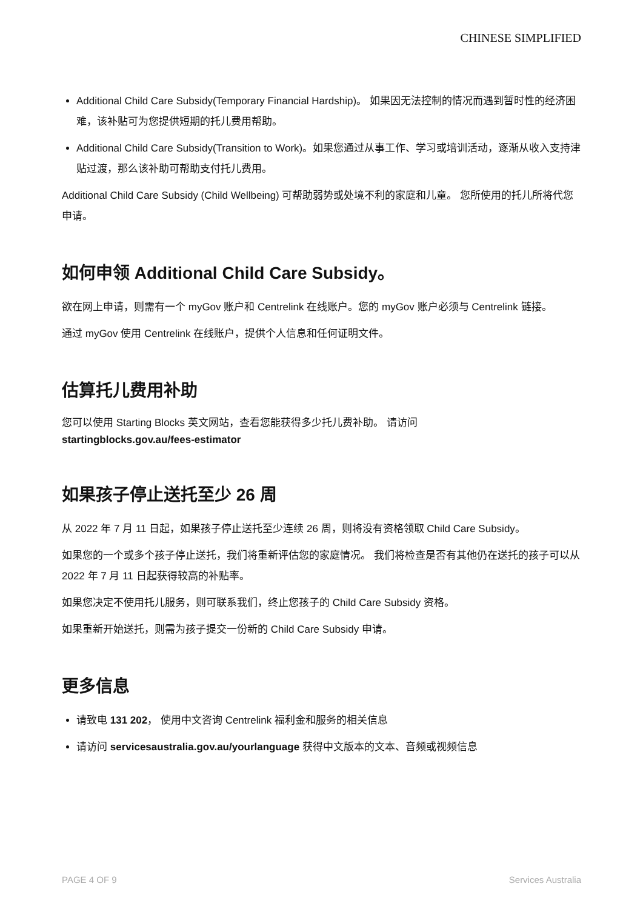CHINESE SIMPLIFIED
Additional Child Care Subsidy(Temporary Financial Hardship)。 如果因无法控制的情况而遇到暂时性的经济困难，该补贴可为您提供短期的托儿费用帮助。
Additional Child Care Subsidy(Transition to Work)。如果您通过从事工作、学习或培训活动，逐渐从收入支持津贴过渡，那么该补助可帮助支付托儿费用。
Additional Child Care Subsidy (Child Wellbeing) 可帮助弱势或处境不利的家庭和儿童。 您所使用的托儿所将代您申请。
如何申领 Additional Child Care Subsidy。
欲在网上申请，则需有一个 myGov 账户和 Centrelink 在线账户。您的 myGov 账户必须与 Centrelink 链接。
通过 myGov 使用 Centrelink 在线账户，提供个人信息和任何证明文件。
估算托儿费用补助
您可以使用 Starting Blocks 英文网站，查看您能获得多少托儿费补助。 请访问
startingblocks.gov.au/fees-estimator
如果孩子停止送托至少 26 周
从 2022 年 7 月 11 日起，如果孩子停止送托至少连续 26 周，则将没有资格领取 Child Care Subsidy。
如果您的一个或多个孩子停止送托，我们将重新评估您的家庭情况。 我们将检查是否有其他仍在送托的孩子可以从 2022 年 7 月 11 日起获得较高的补贴率。
如果您决定不使用托儿服务，则可联系我们，终止您孩子的 Child Care Subsidy 资格。
如果重新开始送托，则需为孩子提交一份新的 Child Care Subsidy 申请。
更多信息
请致电 131 202， 使用中文咨询 Centrelink 福利金和服务的相关信息
请访问 servicesaustralia.gov.au/yourlanguage 获得中文版本的文本、音频或视频信息
PAGE 4 OF 9 Services Australia